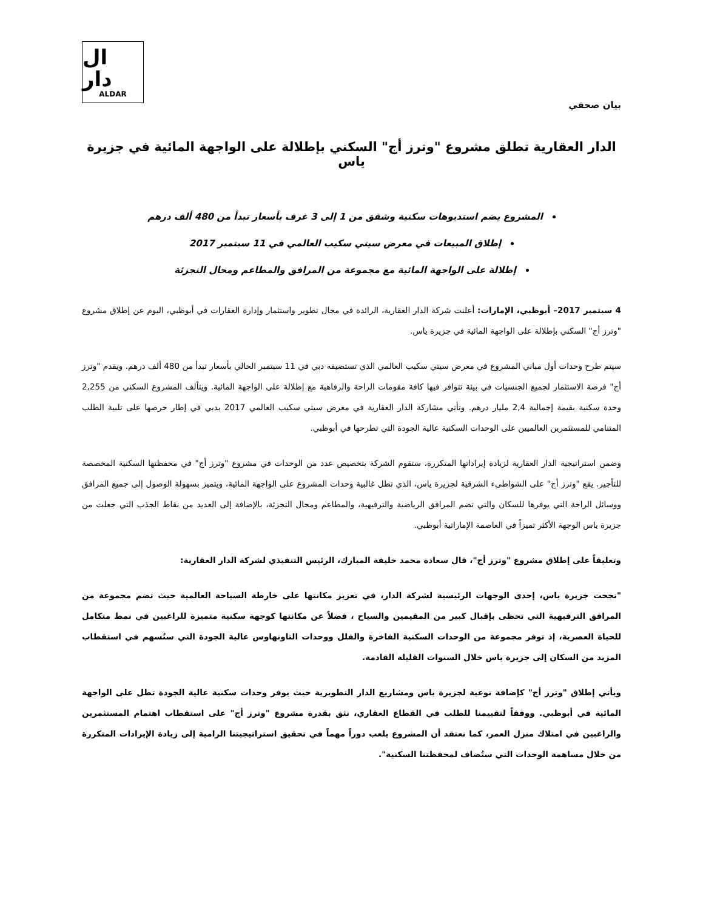ال دار
ALDAR
بيان صحفي
الدار العقارية تطلق مشروع "وترز أج" السكني بإطلالة على الواجهة المائية في جزيرة ياس
المشروع يضم استديوهات سكنية وشقق من 1 إلى 3 غرف بأسعار تبدأ من 480 ألف درهم
إطلاق المبيعات في معرض سيتي سكيب العالمي في 11 سبتمبر 2017
إطلالة على الواجهة المائية مع مجموعة من المرافق والمطاعم ومحال التجزئة
4 سبتمبر 2017– أبوظبي، الإمارات: أعلنت شركة الدار العقارية، الرائدة في مجال تطوير واستثمار وإدارة العقارات في أبوظبي، اليوم عن إطلاق مشروع "وترز أج" السكني بإطلالة على الواجهة المائية في جزيرة ياس.
سيتم طرح وحدات أول مباني المشروع في معرض سيتي سكيب العالمي الذي تستضيفه دبي في 11 سبتمبر الحالي بأسعار تبدأ من 480 ألف درهم. ويقدم "وترز أج" فرصة الاستثمار لجميع الجنسيات في بيئة تتوافر فيها كافة مقومات الراحة والرفاهية مع إطلالة على الواجهة المائية. ويتألف المشروع السكني من 2,255 وحدة سكنية بقيمة إجمالية 2,4 مليار درهم. وتأتي مشاركة الدار العقارية في معرض سيتي سكيب العالمي 2017 بدبي في إطار حرصها على تلبية الطلب المتنامي للمستثمرين العالميين على الوحدات السكنية عالية الجودة التي تطرحها في أبوظبي.
وضمن استراتيجية الدار العقارية لزيادة إيراداتها المتكررة، ستقوم الشركة بتخصيص عدد من الوحدات في مشروع "وترز أج" في محفظتها السكنية المخصصة للتأجير. يقع "وترز أج" على الشواطىء الشرقية لجزيرة ياس، الذي تطل غالبية وحدات المشروع على الواجهة المائية، ويتميز بسهولة الوصول إلى جميع المرافق ووسائل الراحة التي يوفرها للسكان والتي تضم المرافق الرياضية والترفيهية، والمطاعم ومحال التجزئة، بالإضافة إلى العديد من نقاط الجذب التي جعلت من جزيرة ياس الوجهة الأكثر تميزاً في العاصمة الإماراتية أبوظبي.
وتعليقاً على إطلاق مشروع "وترز أج"، قال سعادة محمد خليفة المبارك، الرئيس التنفيذي لشركة الدار العقارية:
"نجحت جزيرة ياس، إحدى الوجهات الرئيسية لشركة الدار، في تعزيز مكانتها على خارطة السياحة العالمية حيث تضم مجموعة من المرافق الترفيهية التي تحظى بإقبال كبير من المقيمين والسياح ، فضلاً عن مكانتها كوجهة سكنية متميزة للراغبين في نمط متكامل للحياة العصرية، إذ توفر مجموعة من الوحدات السكنية الفاخرة والفلل ووحدات التاونهاوس عالية الجودة التي ستُسهم في استقطاب المزيد من السكان إلى جزيرة ياس خلال السنوات القليلة القادمة.
ويأتي إطلاق "وترز أج" كإضافة نوعية لجزيرة ياس ومشاريع الدار التطويرية حيث يوفر وحدات سكنية عالية الجودة تطل على الواجهة المائية في أبوظبي. ووفقاً لتقييمنا للطلب في القطاع العقاري، نثق بقدرة مشروع "وترز أج" على استقطاب اهتمام المستثمرين والراغبين في امتلاك منزل العمر، كما نعتقد أن المشروع يلعب دوراً مهماً في تحقيق استراتيجيتنا الرامية إلى زيادة الإيرادات المتكررة من خلال مساهمة الوحدات التي ستُضاف لمحفظتنا السكنية".